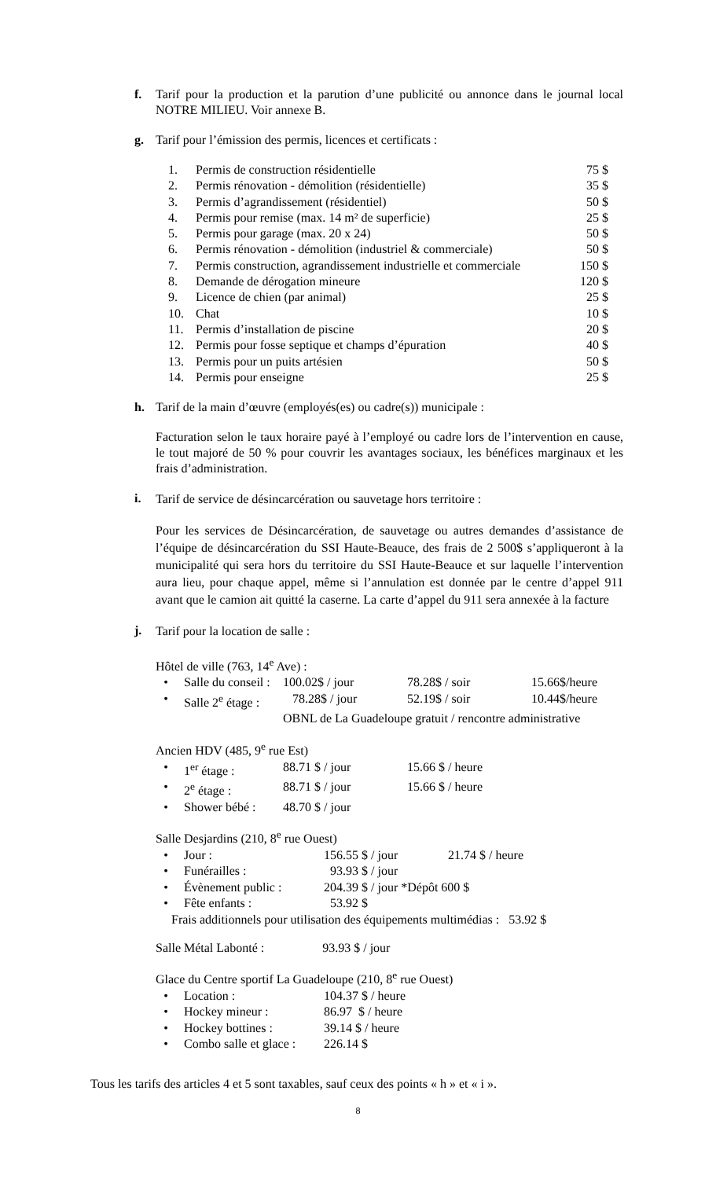f. Tarif pour la production et la parution d’une publicité ou annonce dans le journal local NOTRE MILIEU. Voir annexe B.
g. Tarif pour l’émission des permis, licences et certificats :
| 1. | Permis de construction résidentielle | 75 $ |
| 2. | Permis rénovation - démolition (résidentielle) | 35 $ |
| 3. | Permis d’agrandissement (résidentiel) | 50 $ |
| 4. | Permis pour remise (max. 14 m² de superficie) | 25 $ |
| 5. | Permis pour garage (max. 20 x 24) | 50 $ |
| 6. | Permis rénovation - démolition (industriel & commerciale) | 50 $ |
| 7. | Permis construction, agrandissement industrielle et commerciale | 150 $ |
| 8. | Demande de dérogation mineure | 120 $ |
| 9. | Licence de chien (par animal) | 25 $ |
| 10. | Chat | 10 $ |
| 11. | Permis d’installation de piscine | 20 $ |
| 12. | Permis pour fosse septique et champs d’épuration | 40 $ |
| 13. | Permis pour un puits artésien | 50 $ |
| 14. | Permis pour enseigne | 25 $ |
h. Tarif de la main d’œuvre (employés(es) ou cadre(s)) municipale :
Facturation selon le taux horaire payé à l’employé ou cadre lors de l’intervention en cause, le tout majoré de 50 % pour couvrir les avantages sociaux, les bénéfices marginaux et les frais d’administration.
i.
Tarif de service de désincarcération ou sauvetage hors territoire :
Pour les services de Désincarcération, de sauvetage ou autres demandes d’assistance de l’équipe de désincarcération du SSI Haute-Beauce, des frais de 2 500$ s’appliqueront à la municipalité qui sera hors du territoire du SSI Haute-Beauce et sur laquelle l’intervention aura lieu, pour chaque appel, même si l’annulation est donnée par le centre d’appel 911 avant que le camion ait quitté la caserne. La carte d’appel du 911 sera annexée à la facture
j.
Tarif pour la location de salle :
Hôtel de ville (763, 14<sup>e</sup> Ave) :
| • | Salle du conseil : | 100.02$ / jour | 78.28$ / soir | 15.66$/heure |
| • | Salle 2<sup>e</sup> étage : | 78.28$ / jour | 52.19$ / soir | 10.44$/heure |
| | | OBNL de La Guadeloupe gratuit / rencontre administrative | | |
Ancien HDV (485, 9<sup>e</sup> rue Est)
| • | 1<sup>er</sup> étage : | 88.71 $ / jour | 15.66 $ / heure |
| • | 2<sup>e</sup> étage : | 88.71 $ / jour | 15.66 $ / heure |
| • | Shower bébé : | 48.70 $ / jour | |
Salle Desjardins (210, 8<sup>e</sup> rue Ouest)
| • | Jour : | 156.55 $ / jour | 21.74 $ / heure |
| • | Funérailles : | 93.93 $ / jour | |
| • | Évènement public : | 204.39 $ / jour *Dépôt 600 $ | |
| • | Fête enfants : | 53.92 $ | |
Frais additionnels pour utilisation des équipements multimédias : 53.92 $
Salle Métal Labonté : 93.93 $ / jour
Glace du Centre sportif La Guadeloupe (210, 8<sup>e</sup> rue Ouest)
| • | Location : | 104.37 $ / heure |
| • | Hockey mineur : | 86.97 $ / heure |
| • | Hockey bottines : | 39.14 $ / heure |
| • | Combo salle et glace : | 226.14 $ |
Tous les tarifs des articles 4 et 5 sont taxables, sauf ceux des points « h » et « i ».
8